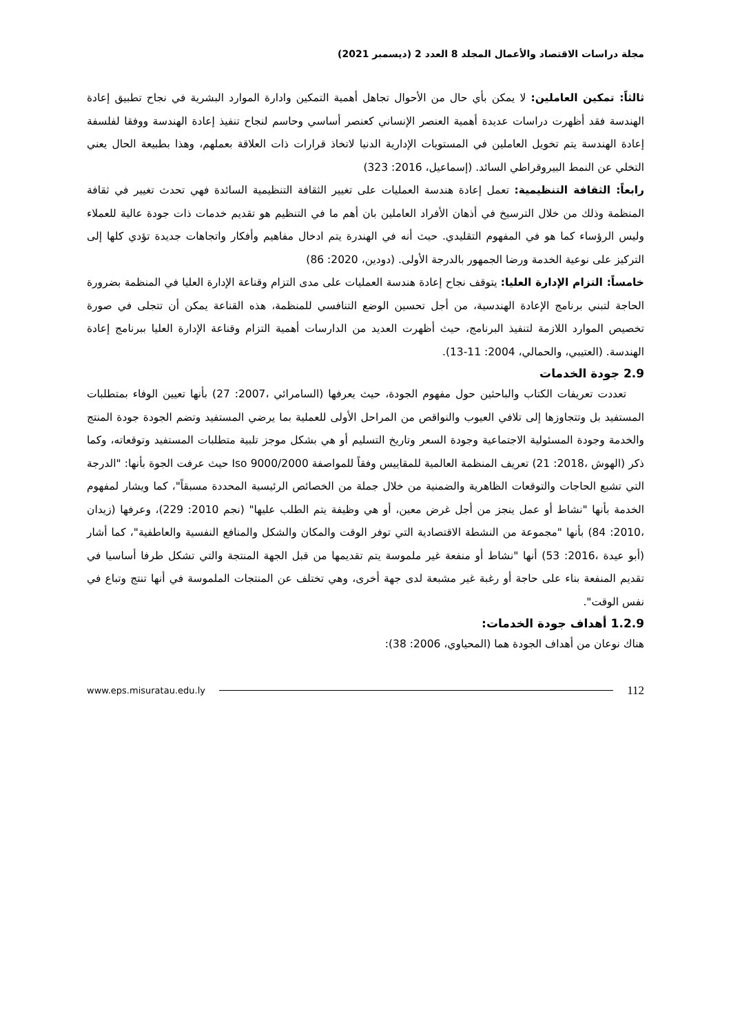مجلة دراسات الاقتصاد والأعمال المجلد 8 العدد 2 (ديسمبر 2021)
ثالثاً: تمكين العاملين: لا يمكن بأي حال من الأحوال تجاهل أهمية التمكين وادارة الموارد البشرية في نجاح تطبيق إعادة الهندسة فقد أظهرت دراسات عديدة أهمية العنصر الإنساني كعنصر أساسي وحاسم لنجاح تنفيذ إعادة الهندسة ووفقا لفلسفة إعادة الهندسة يتم تخويل العاملين في المستويات الإدارية الدنيا لاتخاذ قرارات ذات العلاقة بعملهم، وهذا بطبيعة الحال يعني التخلي عن النمط البيروقراطي السائد. (إسماعيل، 2016: 323)
رابعاً: الثقافة التنظيمية: تعمل إعادة هندسة العمليات على تغيير الثقافة التنظيمية السائدة فهي تحدث تغيير في ثقافة المنظمة وذلك من خلال الترسيخ في أذهان الأفراد العاملين بان أهم ما في التنظيم هو تقديم خدمات ذات جودة عالية للعملاء وليس الرؤساء كما هو في المفهوم التقليدي. حيث أنه في الهندرة يتم ادخال مفاهيم وأفكار واتجاهات جديدة تؤدي كلها إلى التركيز على نوعية الخدمة ورضا الجمهور بالدرجة الأولى. (دودين، 2020: 86)
خامساً: التزام الإدارة العليا: يتوقف نجاح إعادة هندسة العمليات على مدى التزام وقناعة الإدارة العليا في المنظمة بضرورة الحاجة لتبني برنامج الإعادة الهندسية، من أجل تحسين الوضع التنافسي للمنظمة، هذه القناعة يمكن أن تتجلى في صورة تخصيص الموارد اللازمة لتنفيذ البرنامج، حيث أظهرت العديد من الدارسات أهمية التزام وقناعة الإدارة العليا ببرنامج إعادة الهندسة. (العتيبي، والحمالي، 2004: 11-13).
2.9 جودة الخدمات
تعددت تعريفات الكتاب والباحثين حول مفهوم الجودة، حيث يعرفها (السامرائي ،2007: 27) بأنها تعيين الوفاء بمتطلبات المستفيد بل وتتجاوزها إلى تلافي العيوب والنواقص من المراحل الأولى للعملية بما يرضي المستفيد وتضم الجودة جودة المنتج والخدمة وجودة المسئولية الاجتماعية وجودة السعر وتاريخ التسليم أو هي بشكل موجز تلبية متطلبات المستفيد وتوقعاته، وكما ذكر (الهوش ،2018: 21) تعريف المنظمة العالمية للمقاييس وفقاً للمواصفة Iso 9000/2000 حيث عرفت الجوة بأنها: "الدرجة التي تشبع الحاجات والتوقعات الظاهرية والضمنية من خلال جملة من الخصائص الرئيسية المحددة مسبقاً"، كما ويشار لمفهوم الخدمة بأنها "نشاط أو عمل ينجز من أجل غرض معين، أو هي وظيفة يتم الطلب عليها" (نجم 2010: 229)، وعرفها (زيدان ،2010: 84) بأنها "مجموعة من النشطة الاقتصادية التي توفر الوقت والمكان والشكل والمنافع النفسية والعاطفية"، كما أشار (أبو عيدة ،2016: 53) أنها "نشاط أو منفعة غير ملموسة يتم تقديمها من قبل الجهة المنتجة والتي تشكل طرفا أساسيا في تقديم المنفعة بناء على حاجة أو رغبة غير مشبعة لدى جهة أخرى، وهي تختلف عن المنتجات الملموسة في أنها تنتج وتباع في نفس الوقت".
1.2.9 أهداف جودة الخدمات:
هناك نوعان من أهداف الجودة هما (المحياوي، 2006: 38):
www.eps.misuratau.edu.ly 112